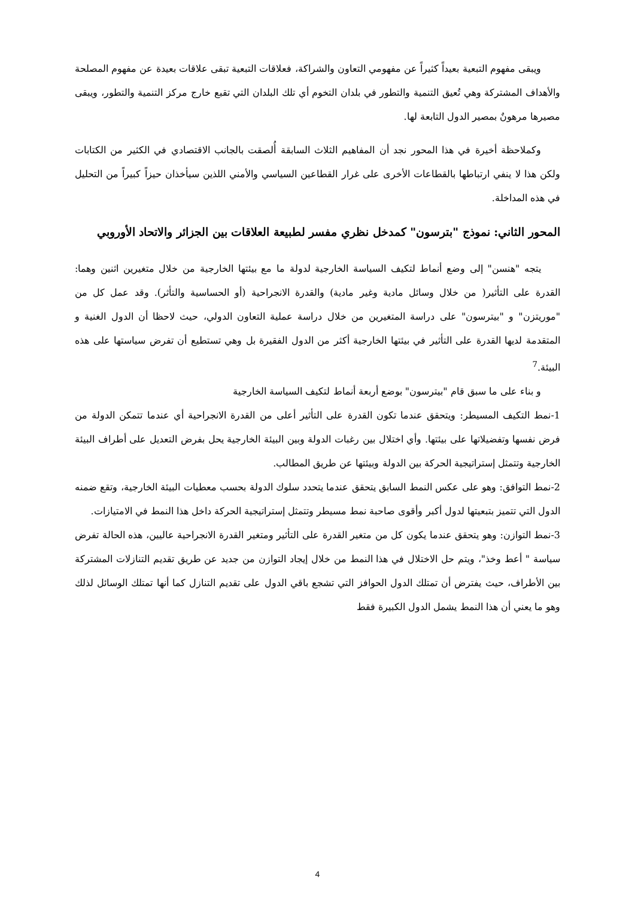ويبقى مفهوم التبعية بعيداً كثيراً عن مفهومي التعاون والشراكة، فعلاقات التبعية تبقى علاقات بعيدة عن مفهوم المصلحة والأهداف المشتركة وهي تُعيق التنمية والتطور في بلدان التخوم أي تلك البلدان التي تقبع خارج مركز التنمية والتطور، ويبقى مصيرها مرهونٌ بمصير الدول التابعة لها.
وكملاحظة أخيرة في هذا المحور نجد أن المفاهيم الثلاث السابقة أُلصقت بالجانب الاقتصادي في الكثير من الكتابات ولكن هذا لا ينفي ارتباطها بالقطاعات الأخرى على غرار القطاعين السياسي والأمني اللذين سيأخذان حيزاً كبيراً من التحليل في هذه المداخلة.
المحور الثاني: نموذج "بترسون" كمدخل نظري مفسر لطبيعة العلاقات بين الجزائر والاتحاد الأوروبي
يتجه "هنسن" إلى وضع أنماط لتكيف السياسة الخارجية لدولة ما مع بيئتها الخارجية من خلال متغيرين اثنين وهما: القدرة على التأثير( من خلال وسائل مادية وغير مادية) والقدرة الانجراحية (أو الحساسية والتأثر). وقد عمل كل من "موريتزن" و "بيترسون" على دراسة المتغيرين من خلال دراسة عملية التعاون الدولي، حيث لاحظا أن الدول الغنية و المتقدمة لديها القدرة على التأثير في بيئتها الخارجية أكثر من الدول الفقيرة بل وهي تستطيع أن تفرض سياستها على هذه البيئة.<sup>7</sup>
و بناء على ما سبق قام "بيترسون" بوضع أربعة أنماط لتكيف السياسة الخارجية
1-نمط التكيف المسيطر: ويتحقق عندما تكون القدرة على التأثير أعلى من القدرة الانجراحية أي عندما تتمكن الدولة من فرض نفسها وتفضيلاتها على بيئتها. وأي اختلال بين رغبات الدولة وبين البيئة الخارجية يحل بفرض التعديل على أطراف البيئة الخارجية وتتمثل إستراتيجية الحركة بين الدولة وبيئتها عن طريق المطالب.
2-نمط التوافق: وهو على عكس النمط السابق يتحقق عندما يتحدد سلوك الدولة بحسب معطيات البيئة الخارجية، وتقع ضمنه الدول التي تتميز بتبعيتها لدول أكبر وأقوى صاحبة نمط مسيطر وتتمثل إستراتيجية الحركة داخل هذا النمط في الامتيازات.
3-نمط التوازن: وهو يتحقق عندما يكون كل من متغير القدرة على التأثير ومتغير القدرة الانجراحية عاليين، هذه الحالة تفرض سياسة " أعط وخذ"، ويتم حل الاختلال في هذا النمط من خلال إيجاد التوازن من جديد عن طريق تقديم التنازلات المشتركة بين الأطراف، حيث يفترض أن تمتلك الدول الحوافز التي تشجع باقي الدول على تقديم التنازل كما أنها تمتلك الوسائل لذلك وهو ما يعني أن هذا النمط يشمل الدول الكبيرة فقط
4